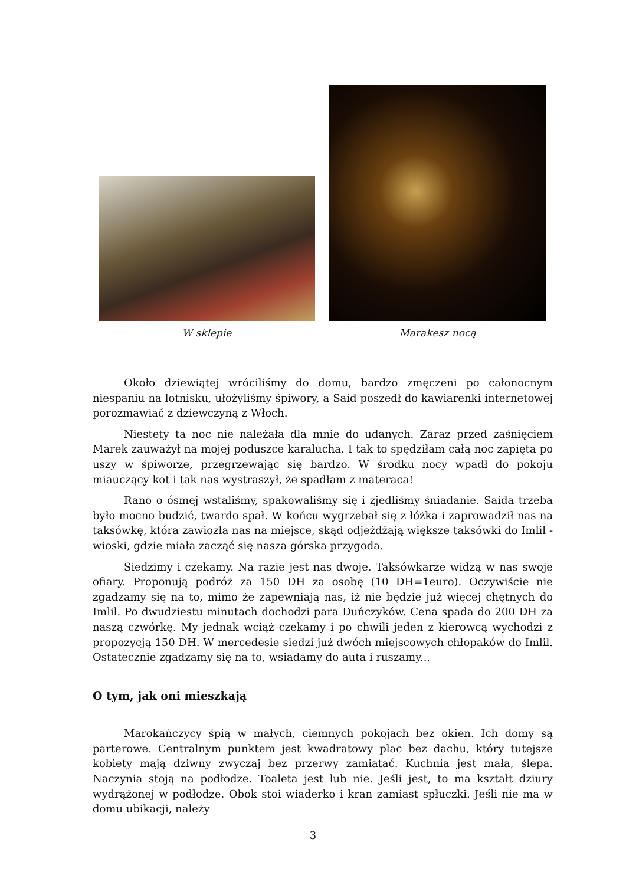W sklepie
Marakesz nocą
Około dziewiątej wróciliśmy do domu, bardzo zmęczeni po całonocnym niespaniu na lotnisku, ułożyliśmy śpiwory, a Said poszedł do kawiarenki internetowej porozmawiać z dziewczyną z Włoch.
Niestety ta noc nie należała dla mnie do udanych. Zaraz przed zaśnięciem Marek zauważył na mojej poduszce karalucha. I tak to spędziłam całą noc zapięta po uszy w śpiworze, przegrzewając się bardzo. W środku nocy wpadł do pokoju miauczący kot i tak nas wystraszył, że spadłam z materaca!
Rano o ósmej wstaliśmy, spakowaliśmy się i zjedliśmy śniadanie. Saida trzeba było mocno budzić, twardo spał. W końcu wygrzebał się z łóżka i zaprowadził nas na taksówkę, która zawiozła nas na miejsce, skąd odjeżdżają większe taksówki do Imlil - wioski, gdzie miała zacząć się nasza górska przygoda.
Siedzimy i czekamy. Na razie jest nas dwoje. Taksówkarze widzą w nas swoje ofiary. Proponują podróż za 150 DH za osobę (10 DH=1euro). Oczywiście nie zgadzamy się na to, mimo że zapewniają nas, iż nie będzie już więcej chętnych do Imlil. Po dwudziestu minutach dochodzi para Duńczyków. Cena spada do 200 DH za naszą czwórkę. My jednak wciąż czekamy i po chwili jeden z kierowcą wychodzi z propozycją 150 DH. W mercedesie siedzi już dwóch miejscowych chłopaków do Imlil. Ostatecznie zgadzamy się na to, wsiadamy do auta i ruszamy...
O tym, jak oni mieszkają
Marokańczycy śpią w małych, ciemnych pokojach bez okien. Ich domy są parterowe. Centralnym punktem jest kwadratowy plac bez dachu, który tutejsze kobiety mają dziwny zwyczaj bez przerwy zamiatać. Kuchnia jest mała, ślepa. Naczynia stoją na podłodze. Toaleta jest lub nie. Jeśli jest, to ma kształt dziury wydrążonej w podłodze. Obok stoi wiaderko i kran zamiast spłuczki. Jeśli nie ma w domu ubikacji, należy
3